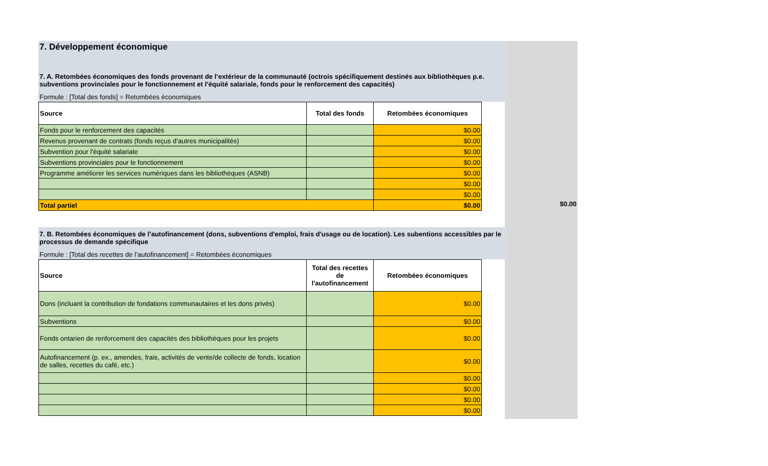7. Développement économique
7. A. Retombées économiques des fonds provenant de l’extérieur de la communauté (octrois spécifiquement destinés aux bibliothèques p.e. subventions provinciales pour le fonctionnement et l’équité salariale, fonds pour le renforcement des capacités)
Formule : [Total des fonds] = Retombées économiques
| Source | Total des fonds | Retombées économiques |
| --- | --- | --- |
| Fonds pour le renforcement des capacités | | $0.00 |
| Revenus provenant de contrats (fonds reçus d’autres municipalités) | | $0.00 |
| Subvention pour l'équité salariale | | $0.00 |
| Subventions provinciales pour le fonctionnement | | $0.00 |
| Programme améliorer les services numériques dans les bibliothèques (ASNB) | | $0.00 |
| | | $0.00 |
| | | $0.00 |
| Total partiel | | $0.00 |
$0.00
7. B. Retombées économiques de l’autofinancement (dons, subventions d'emploi, frais d'usage ou de location). Les subentions accessibles par le processus de demande spécifique
Formule : [Total des recettes de l’autofinancement] = Retombées économiques
| Source | Total des recettes de l'autofinancement | Retombées économiques |
| --- | --- | --- |
| Dons (incluant la contribution de fondations communautaires et les dons privés) | | $0.00 |
| Subventions | | $0.00 |
| Fonds ontarien de renforcement des capacités des bibliothèques pour les projets | | $0.00 |
| Autofinancement (p. ex., amendes, frais, activités de vente/de collecte de fonds, location de salles, recettes du café, etc.) | | $0.00 |
| | | $0.00 |
| | | $0.00 |
| | | $0.00 |
| | | $0.00 |